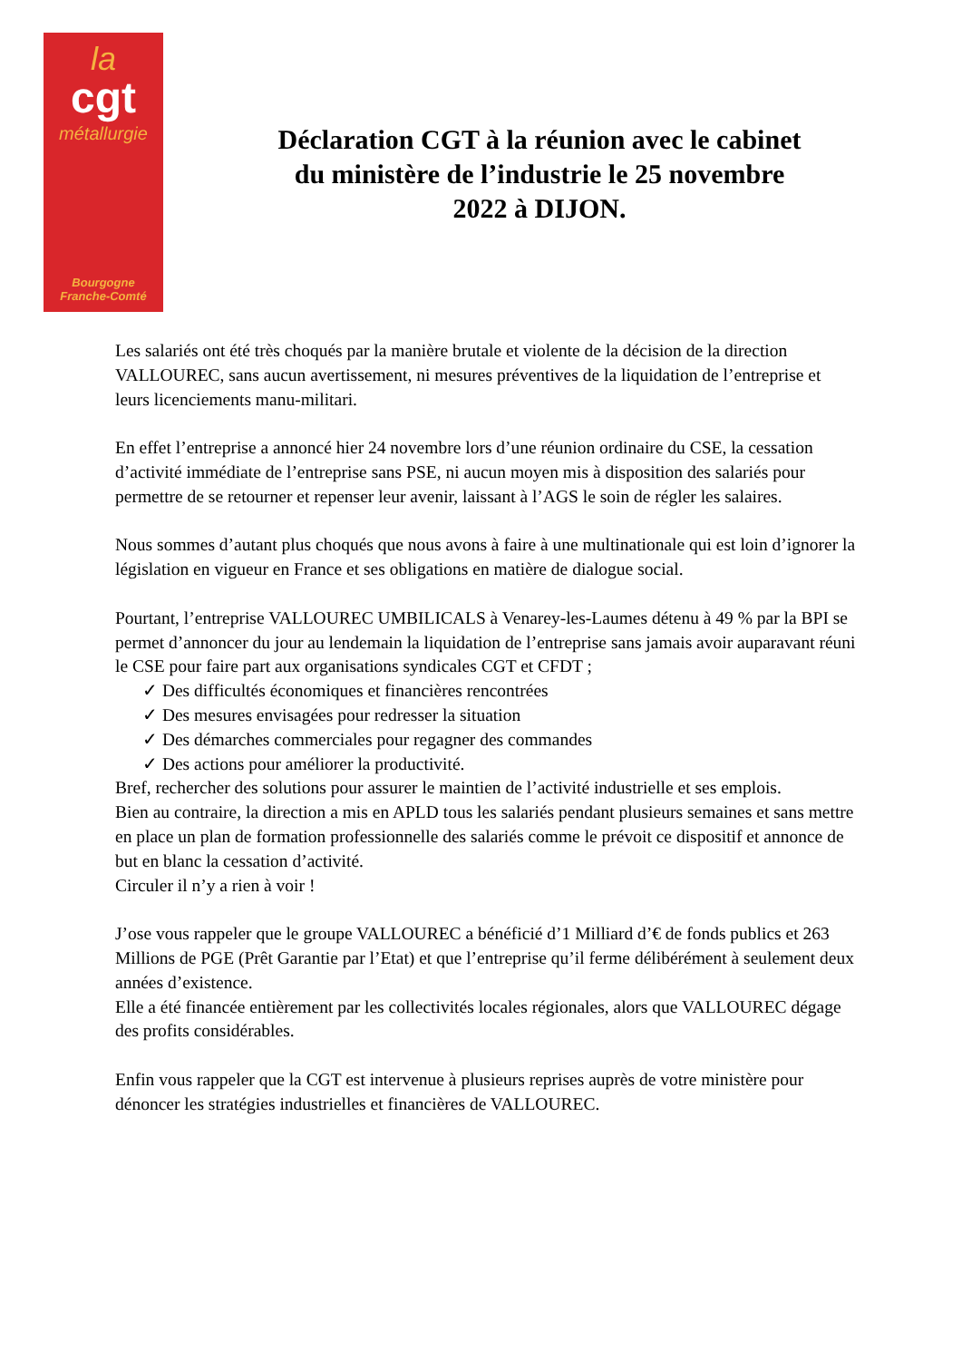la
cgt
métallurgie
Bourgogne
Franche-Comté
Déclaration CGT à la réunion avec le cabinet du ministère de l’industrie le 25 novembre 2022 à DIJON.
Les salariés ont été très choqués par la manière brutale et violente de la décision de la direction VALLOUREC, sans aucun avertissement, ni mesures préventives de la liquidation de l’entreprise et leurs licenciements manu-militari.
En effet l’entreprise a annoncé hier 24 novembre lors d’une réunion ordinaire du CSE, la cessation d’activité immédiate de l’entreprise sans PSE, ni aucun moyen mis à disposition des salariés pour permettre de se retourner et repenser leur avenir, laissant à l’AGS le soin de régler les salaires.
Nous sommes d’autant plus choqués que nous avons à faire à une multinationale qui est loin d’ignorer la législation en vigueur en France et ses obligations en matière de dialogue social.
Pourtant, l’entreprise VALLOUREC UMBILICALS à Venarey-les-Laumes détenu à 49 % par la BPI se permet d’annoncer du jour au lendemain la liquidation de l’entreprise sans jamais avoir auparavant réuni le CSE pour faire part aux organisations syndicales CGT et CFDT ;
✓ Des difficultés économiques et financières rencontrées
✓ Des mesures envisagées pour redresser la situation
✓ Des démarches commerciales pour regagner des commandes
✓ Des actions pour améliorer la productivité.
Bref, rechercher des solutions pour assurer le maintien de l’activité industrielle et ses emplois.
Bien au contraire, la direction a mis en APLD tous les salariés pendant plusieurs semaines et sans mettre en place un plan de formation professionnelle des salariés comme le prévoit ce dispositif et annonce de but en blanc la cessation d’activité.
Circuler il n’y a rien à voir !
J’ose vous rappeler que le groupe VALLOUREC a bénéficié d’1 Milliard d’€ de fonds publics et 263 Millions de PGE (Prêt Garantie par l’Etat) et que l’entreprise qu’il ferme délibérément à seulement deux années d’existence.
Elle a été financée entièrement par les collectivités locales régionales, alors que VALLOUREC dégage des profits considérables.
Enfin vous rappeler que la CGT est intervenue à plusieurs reprises auprès de votre ministère pour dénoncer les stratégies industrielles et financières de VALLOUREC.